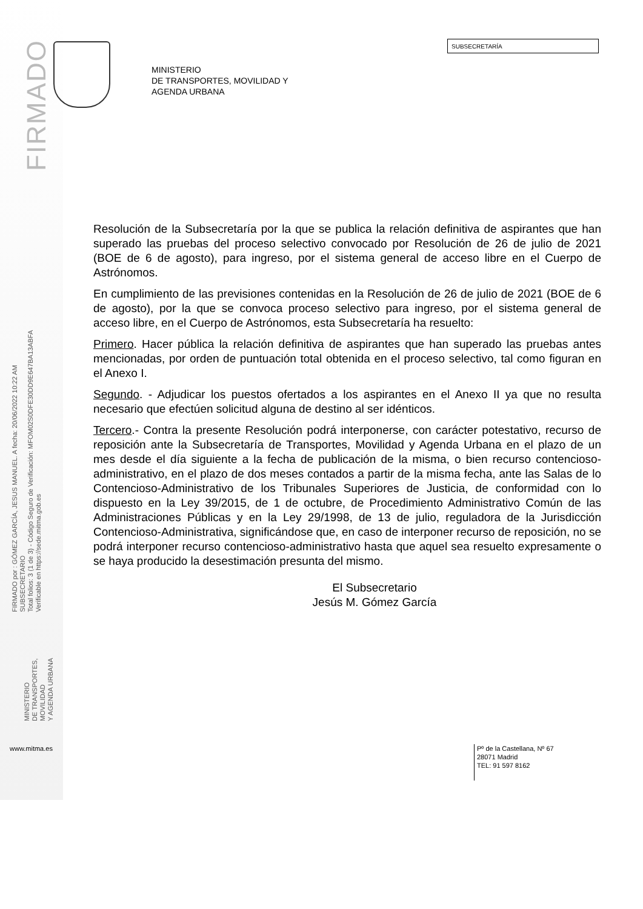FIRMADO
FIRMADO por : GÓMEZ GARCÍA, JESUS MANUEL. A fecha: 20/06/2022 10:22 AM
SUBSECRETARIO
Total folios: 3 (1 de 3) - Código Seguro de Verificación: MFOM02S0DFE30DD9E647BA13ABFA
Verificable en https://sede.mitma.gob.es
MINISTERIO
DE TRANSPORTES, MOVILIDAD
Y AGENDA URBANA
SUBSECRETARÍA
MINISTERIO
DE TRANSPORTES, MOVILIDAD Y
AGENDA URBANA
Resolución de la Subsecretaría por la que se publica la relación definitiva de aspirantes que han superado las pruebas del proceso selectivo convocado por Resolución de 26 de julio de 2021 (BOE de 6 de agosto), para ingreso, por el sistema general de acceso libre en el Cuerpo de Astrónomos.
En cumplimiento de las previsiones contenidas en la Resolución de 26 de julio de 2021 (BOE de 6 de agosto), por la que se convoca proceso selectivo para ingreso, por el sistema general de acceso libre, en el Cuerpo de Astrónomos, esta Subsecretaría ha resuelto:
Primero. Hacer pública la relación definitiva de aspirantes que han superado las pruebas antes mencionadas, por orden de puntuación total obtenida en el proceso selectivo, tal como figuran en el Anexo I.
Segundo. - Adjudicar los puestos ofertados a los aspirantes en el Anexo II ya que no resulta necesario que efectúen solicitud alguna de destino al ser idénticos.
Tercero.- Contra la presente Resolución podrá interponerse, con carácter potestativo, recurso de reposición ante la Subsecretaría de Transportes, Movilidad y Agenda Urbana en el plazo de un mes desde el día siguiente a la fecha de publicación de la misma, o bien recurso contencioso-administrativo, en el plazo de dos meses contados a partir de la misma fecha, ante las Salas de lo Contencioso-Administrativo de los Tribunales Superiores de Justicia, de conformidad con lo dispuesto en la Ley 39/2015, de 1 de octubre, de Procedimiento Administrativo Común de las Administraciones Públicas y en la Ley 29/1998, de 13 de julio, reguladora de la Jurisdicción Contencioso-Administrativa, significándose que, en caso de interponer recurso de reposición, no se podrá interponer recurso contencioso-administrativo hasta que aquel sea resuelto expresamente o se haya producido la desestimación presunta del mismo.
El Subsecretario
Jesús M. Gómez García
www.mitma.es
Pº de la Castellana, Nº 67
28071 Madrid
TEL: 91 597 8162